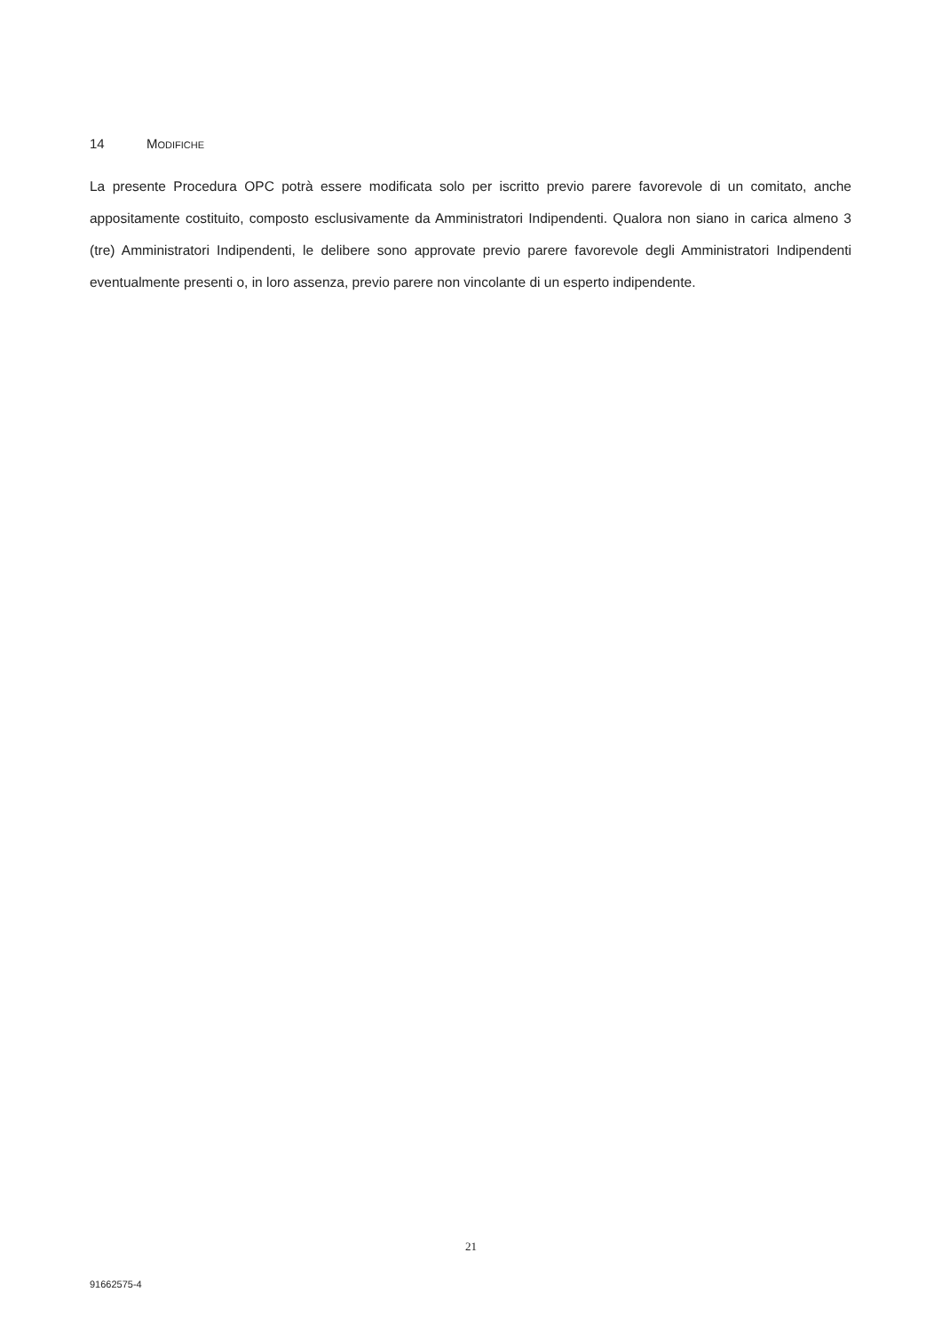14 MODIFICHE
La presente Procedura OPC potrà essere modificata solo per iscritto previo parere favorevole di un comitato, anche appositamente costituito, composto esclusivamente da Amministratori Indipendenti. Qualora non siano in carica almeno 3 (tre) Amministratori Indipendenti, le delibere sono approvate previo parere favorevole degli Amministratori Indipendenti eventualmente presenti o, in loro assenza, previo parere non vincolante di un esperto indipendente.
21
91662575-4